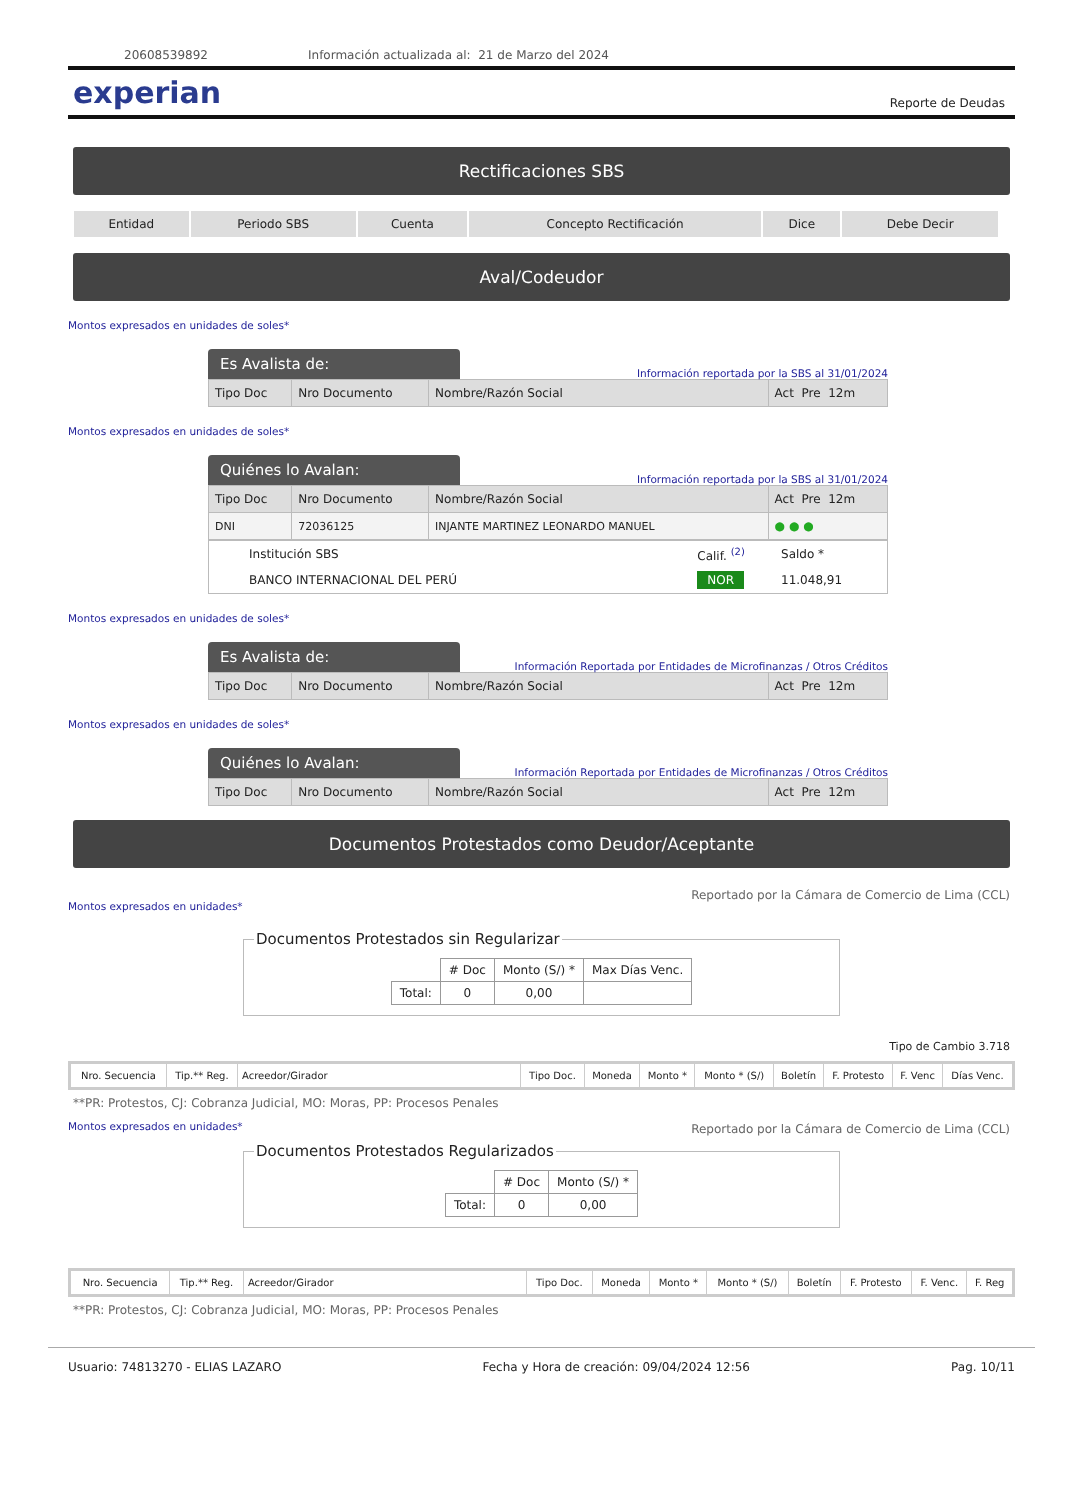20608539892 Información actualizada al: 21 de Marzo del 2024
experian Reporte de Deudas
Rectificaciones SBS
| Entidad | Periodo SBS | Cuenta | Concepto Rectificación | Dice | Debe Decir |
| --- | --- | --- | --- | --- | --- |
Aval/Codeudor
Montos expresados en unidades de soles*
Es Avalista de: Información reportada por la SBS al 31/01/2024
| Tipo Doc | Nro Documento | Nombre/Razón Social | Act Pre 12m |
Montos expresados en unidades de soles*
Quiénes lo Avalan: Información reportada por la SBS al 31/01/2024
| Tipo Doc | Nro Documento | Nombre/Razón Social | Act Pre 12m |
| DNI | 72036125 | INJANTE MARTINEZ LEONARDO MANUEL | ● ● ● |
| Institución SBS | Calif. <sup>(2)</sup> | Saldo * |
| BANCO INTERNACIONAL DEL PERÚ | NOR | 11.048,91 |
Montos expresados en unidades de soles*
Es Avalista de: Información Reportada por Entidades de Microfinanzas / Otros Créditos
| Tipo Doc | Nro Documento | Nombre/Razón Social | Act Pre 12m |
Montos expresados en unidades de soles*
Quiénes lo Avalan: Información Reportada por Entidades de Microfinanzas / Otros Créditos
| Tipo Doc | Nro Documento | Nombre/Razón Social | Act Pre 12m |
Documentos Protestados como Deudor/Aceptante
Montos expresados en unidades* Reportado por la Cámara de Comercio de Lima (CCL)
Documentos Protestados sin Regularizar
| | # Doc | Monto (S/) * | Max Días Venc. |
| --- | --- | --- | --- |
| Total: | 0 | 0,00 | |
Tipo de Cambio 3.718
| Nro. Secuencia | Tip.** Reg. | Acreedor/Girador | Tipo Doc. | Moneda | Monto * | Monto * (S/) | Boletín | F. Protesto | F. Venc | Días Venc. |
| --- | --- | --- | --- | --- | --- | --- | --- | --- | --- | --- |
**PR: Protestos, CJ: Cobranza Judicial, MO: Moras, PP: Procesos Penales
Montos expresados en unidades* Reportado por la Cámara de Comercio de Lima (CCL)
Documentos Protestados Regularizados
| | # Doc | Monto (S/) * |
| --- | --- | --- |
| Total: | 0 | 0,00 |
| Nro. Secuencia | Tip.** Reg. | Acreedor/Girador | Tipo Doc. | Moneda | Monto * | Monto * (S/) | Boletín | F. Protesto | F. Venc. | F. Reg |
| --- | --- | --- | --- | --- | --- | --- | --- | --- | --- | --- |
**PR: Protestos, CJ: Cobranza Judicial, MO: Moras, PP: Procesos Penales
Usuario: 74813270 - ELIAS LAZARO Fecha y Hora de creación: 09/04/2024 12:56 Pag. 10/11